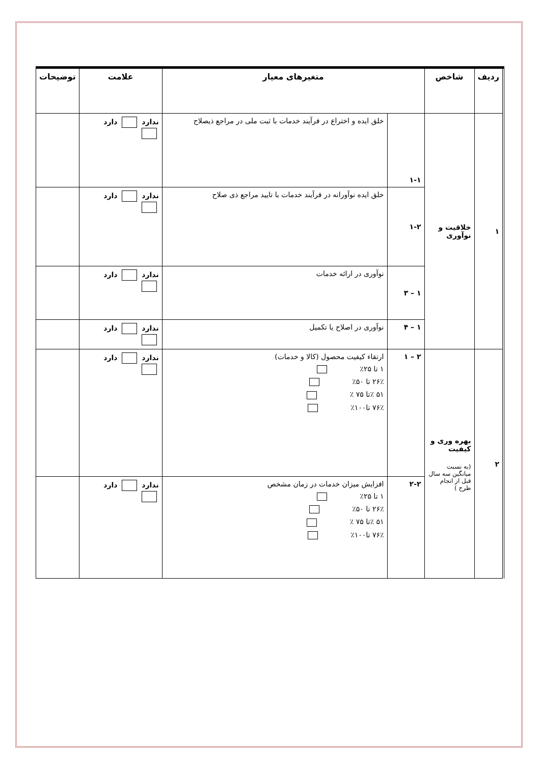| ردیف | شاخص | متغیرهای معیار | | علامت | توضیحات |
| --- | --- | --- | --- | --- | --- |
| ۱ | خلاقیت و نوآوری | ۱-۱ | خلق ایده و اختراع در فرآیند خدمات با ثبت ملی در مراجع ذیصلاح | ندارد دارد | |
| | | ۱-۲ | خلق ایده نوآورانه در فرآیند خدمات با تایید مراجع ذی صلاح | ندارد دارد | |
| | | ۱ – ۳ | نوآوری در ارائه خدمات | ندارد دارد | |
| | | ۱ – ۴ | نوآوری در اصلاح یا تکمیل | ندارد دارد | |
| ۲ | بهره وری و کیفیت (به نسبت میانگین سه سال قبل از انجام طرح ) | ۲ – ۱ | ارتقاء کیفیت محصول (کالا و خدمات) ۱ تا ۲۵٪ ۲۶٪ تا ۵۰٪ ۵۱ ٪تا ۷۵ ٪ ۷۶٪ تا۱۰۰٪ | ندارد دارد | |
| | | ۲-۲ | افزایش میزان خدمات در زمان مشخص ۱ تا ۲۵٪ ۲۶٪ تا ۵۰٪ ۵۱ ٪تا ۷۵ ٪ ۷۶٪ تا۱۰۰٪ | ندارد دارد | |